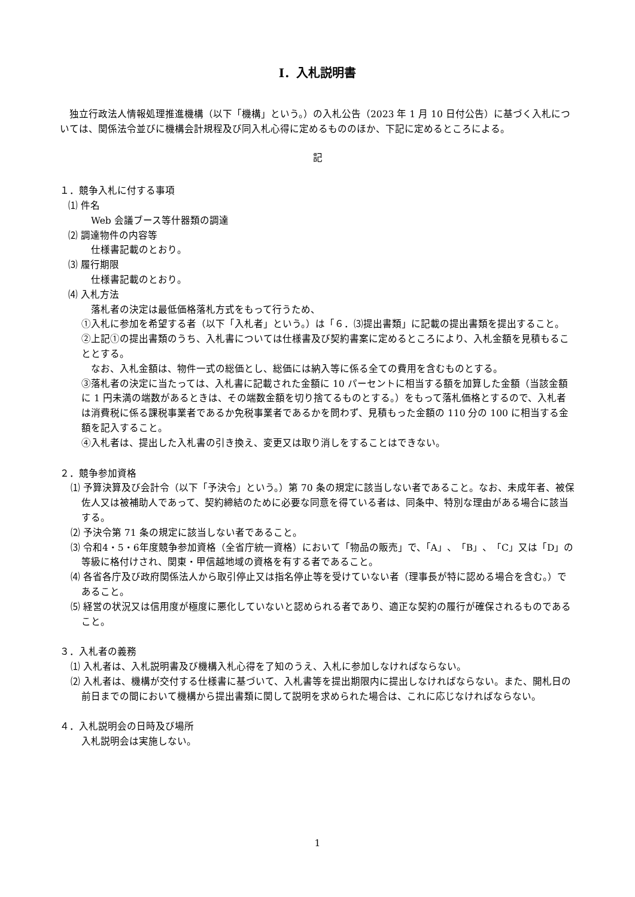Ⅰ．入札説明書
　独立行政法人情報処理推進機構（以下「機構」という。）の入札公告（2023 年 1 月 10 日付公告）に基づく入札については、関係法令並びに機構会計規程及び同入札心得に定めるもののほか、下記に定めるところによる。
記
１．競争入札に付する事項
⑴ 件名
Web 会議ブース等什器類の調達
⑵ 調達物件の内容等
仕様書記載のとおり。
⑶ 履行期限
仕様書記載のとおり。
⑷ 入札方法
落札者の決定は最低価格落札方式をもって行うため、
①入札に参加を希望する者（以下「入札者」という。）は「６．⑶提出書類」に記載の提出書類を提出すること。
②上記①の提出書類のうち、入札書については仕様書及び契約書案に定めるところにより、入札金額を見積もることとする。
なお、入札金額は、物件一式の総価とし、総価には納入等に係る全ての費用を含むものとする。
③落札者の決定に当たっては、入札書に記載された金額に 10 パーセントに相当する額を加算した金額（当該金額に 1 円未満の端数があるときは、その端数金額を切り捨てるものとする。）をもって落札価格とするので、入札者は消費税に係る課税事業者であるか免税事業者であるかを問わず、見積もった金額の 110 分の 100 に相当する金額を記入すること。
④入札者は、提出した入札書の引き換え、変更又は取り消しをすることはできない。
２．競争参加資格
⑴ 予算決算及び会計令（以下「予決令」という。）第 70 条の規定に該当しない者であること。なお、未成年者、被保佐人又は被補助人であって、契約締結のために必要な同意を得ている者は、同条中、特別な理由がある場合に該当する。
⑵ 予決令第 71 条の規定に該当しない者であること。
⑶ 令和4・5・6年度競争参加資格（全省庁統一資格）において「物品の販売」で、「A」、「B」、「C」又は「D」の等級に格付けされ、関東・甲信越地域の資格を有する者であること。
⑷ 各省各庁及び政府関係法人から取引停止又は指名停止等を受けていない者（理事長が特に認める場合を含む。）であること。
⑸ 経営の状況又は信用度が極度に悪化していないと認められる者であり、適正な契約の履行が確保されるものであること。
３．入札者の義務
⑴ 入札者は、入札説明書及び機構入札心得を了知のうえ、入札に参加しなければならない。
⑵ 入札者は、機構が交付する仕様書に基づいて、入札書等を提出期限内に提出しなければならない。また、開札日の前日までの間において機構から提出書類に関して説明を求められた場合は、これに応じなければならない。
４．入札説明会の日時及び場所
入札説明会は実施しない。
1